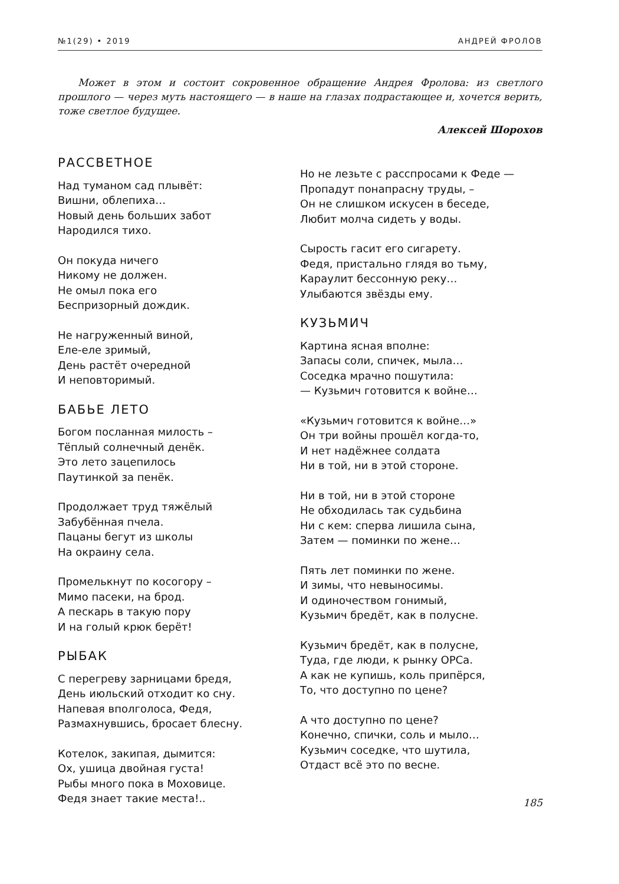№1(29) • 2019 АНДРЕЙ ФРОЛОВ
Может в этом и состоит сокровенное обращение Андрея Фролова: из светлого прошлого — через муть настоящего — в наше на глазах подрастающее и, хочется верить, тоже светлое будущее.
Алексей Шорохов
РАССВЕТНОЕ
Над туманом сад плывёт:
Вишни, облепиха…
Новый день больших забот
Народился тихо.
Он покуда ничего
Никому не должен.
Не омыл пока его
Беспризорный дождик.
Не нагруженный виной,
Еле-еле зримый,
День растёт очередной
И неповторимый.
БАБЬЕ ЛЕТО
Богом посланная милость –
Тёплый солнечный денёк.
Это лето зацепилось
Паутинкой за пенёк.
Продолжает труд тяжёлый
Забубённая пчела.
Пацаны бегут из школы
На окраину села.
Промелькнут по косогору –
Мимо пасеки, на брод.
А пескарь в такую пору
И на голый крюк берёт!
РЫБАК
С перегреву зарницами бредя,
День июльский отходит ко сну.
Напевая вполголоса, Федя,
Размахнувшись, бросает блесну.
Котелок, закипая, дымится:
Ох, ушица двойная густа!
Рыбы много пока в Моховице.
Федя знает такие места!..
Но не лезьте с расспросами к Феде —
Пропадут понапрасну труды, –
Он не слишком искусен в беседе,
Любит молча сидеть у воды.
Сырость гасит его сигарету.
Федя, пристально глядя во тьму,
Караулит бессонную реку…
Улыбаются звёзды ему.
КУЗЬМИЧ
Картина ясная вполне:
Запасы соли, спичек, мыла…
Соседка мрачно пошутила:
— Кузьмич готовится к войне…
«Кузьмич готовится к войне…»
Он три войны прошёл когда-то,
И нет надёжнее солдата
Ни в той, ни в этой стороне.
Ни в той, ни в этой стороне
Не обходилась так судьбина
Ни с кем: сперва лишила сына,
Затем — поминки по жене…
Пять лет поминки по жене.
И зимы, что невыносимы.
И одиночеством гонимый,
Кузьмич бредёт, как в полусне.
Кузьмич бредёт, как в полусне,
Туда, где люди, к рынку ОРСа.
А как не купишь, коль припёрся,
То, что доступно по цене?
А что доступно по цене?
Конечно, спички, соль и мыло…
Кузьмич соседке, что шутила,
Отдаст всё это по весне.
185